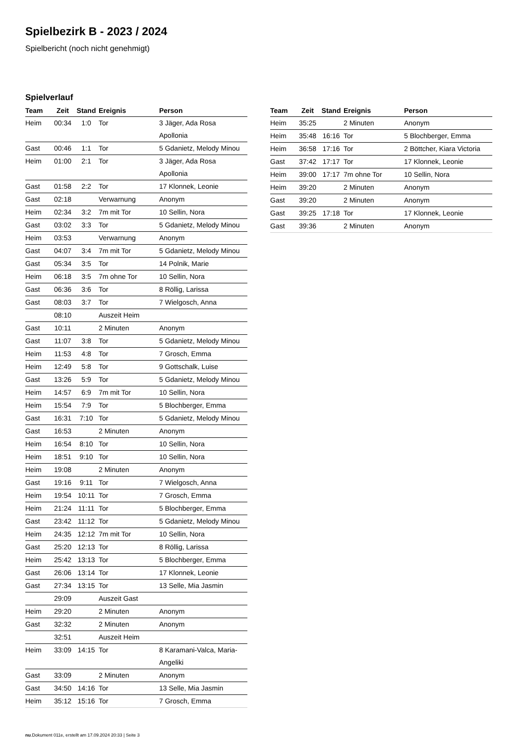Spielbezirk B - 2023 / 2024
Spielbericht (noch nicht genehmigt)
Spielverlauf
| Team | Zeit | Stand | Ereignis | Person |
| --- | --- | --- | --- | --- |
| Heim | 00:34 | 1:0 | Tor | 3 Jäger, Ada Rosa Apollonia |
| Gast | 00:46 | 1:1 | Tor | 5 Gdanietz, Melody Minou |
| Heim | 01:00 | 2:1 | Tor | 3 Jäger, Ada Rosa Apollonia |
| Gast | 01:58 | 2:2 | Tor | 17 Klonnek, Leonie |
| Gast | 02:18 | | Verwarnung | Anonym |
| Heim | 02:34 | 3:2 | 7m mit Tor | 10 Sellin, Nora |
| Gast | 03:02 | 3:3 | Tor | 5 Gdanietz, Melody Minou |
| Heim | 03:53 | | Verwarnung | Anonym |
| Gast | 04:07 | 3:4 | 7m mit Tor | 5 Gdanietz, Melody Minou |
| Gast | 05:34 | 3:5 | Tor | 14 Polnik, Marie |
| Heim | 06:18 | 3:5 | 7m ohne Tor | 10 Sellin, Nora |
| Gast | 06:36 | 3:6 | Tor | 8 Röllig, Larissa |
| Gast | 08:03 | 3:7 | Tor | 7 Wielgosch, Anna |
| | 08:10 | | Auszeit Heim | |
| Gast | 10:11 | | 2 Minuten | Anonym |
| Gast | 11:07 | 3:8 | Tor | 5 Gdanietz, Melody Minou |
| Heim | 11:53 | 4:8 | Tor | 7 Grosch, Emma |
| Heim | 12:49 | 5:8 | Tor | 9 Gottschalk, Luise |
| Gast | 13:26 | 5:9 | Tor | 5 Gdanietz, Melody Minou |
| Heim | 14:57 | 6:9 | 7m mit Tor | 10 Sellin, Nora |
| Heim | 15:54 | 7:9 | Tor | 5 Blochberger, Emma |
| Gast | 16:31 | 7:10 | Tor | 5 Gdanietz, Melody Minou |
| Gast | 16:53 | | 2 Minuten | Anonym |
| Heim | 16:54 | 8:10 | Tor | 10 Sellin, Nora |
| Heim | 18:51 | 9:10 | Tor | 10 Sellin, Nora |
| Heim | 19:08 | | 2 Minuten | Anonym |
| Gast | 19:16 | 9:11 | Tor | 7 Wielgosch, Anna |
| Heim | 19:54 | 10:11 | Tor | 7 Grosch, Emma |
| Heim | 21:24 | 11:11 | Tor | 5 Blochberger, Emma |
| Gast | 23:42 | 11:12 | Tor | 5 Gdanietz, Melody Minou |
| Heim | 24:35 | 12:12 | 7m mit Tor | 10 Sellin, Nora |
| Gast | 25:20 | 12:13 | Tor | 8 Röllig, Larissa |
| Heim | 25:42 | 13:13 | Tor | 5 Blochberger, Emma |
| Gast | 26:06 | 13:14 | Tor | 17 Klonnek, Leonie |
| Gast | 27:34 | 13:15 | Tor | 13 Selle, Mia Jasmin |
| | 29:09 | | Auszeit Gast | |
| Heim | 29:20 | | 2 Minuten | Anonym |
| Gast | 32:32 | | 2 Minuten | Anonym |
| | 32:51 | | Auszeit Heim | |
| Heim | 33:09 | 14:15 | Tor | 8 Karamani-Valca, Maria- Angeliki |
| Gast | 33:09 | | 2 Minuten | Anonym |
| Gast | 34:50 | 14:16 | Tor | 13 Selle, Mia Jasmin |
| Heim | 35:12 | 15:16 | Tor | 7 Grosch, Emma |
| Team | Zeit | Stand | Ereignis | Person |
| --- | --- | --- | --- | --- |
| Heim | 35:25 | | 2 Minuten | Anonym |
| Heim | 35:48 | 16:16 | Tor | 5 Blochberger, Emma |
| Heim | 36:58 | 17:16 | Tor | 2 Böttcher, Kiara Victoria |
| Gast | 37:42 | 17:17 | Tor | 17 Klonnek, Leonie |
| Heim | 39:00 | 17:17 | 7m ohne Tor | 10 Sellin, Nora |
| Heim | 39:20 | | 2 Minuten | Anonym |
| Gast | 39:20 | | 2 Minuten | Anonym |
| Gast | 39:25 | 17:18 | Tor | 17 Klonnek, Leonie |
| Gast | 39:36 | | 2 Minuten | Anonym |
nu.Dokument 011e, erstellt am 17.09.2024 20:33 | Seite 3